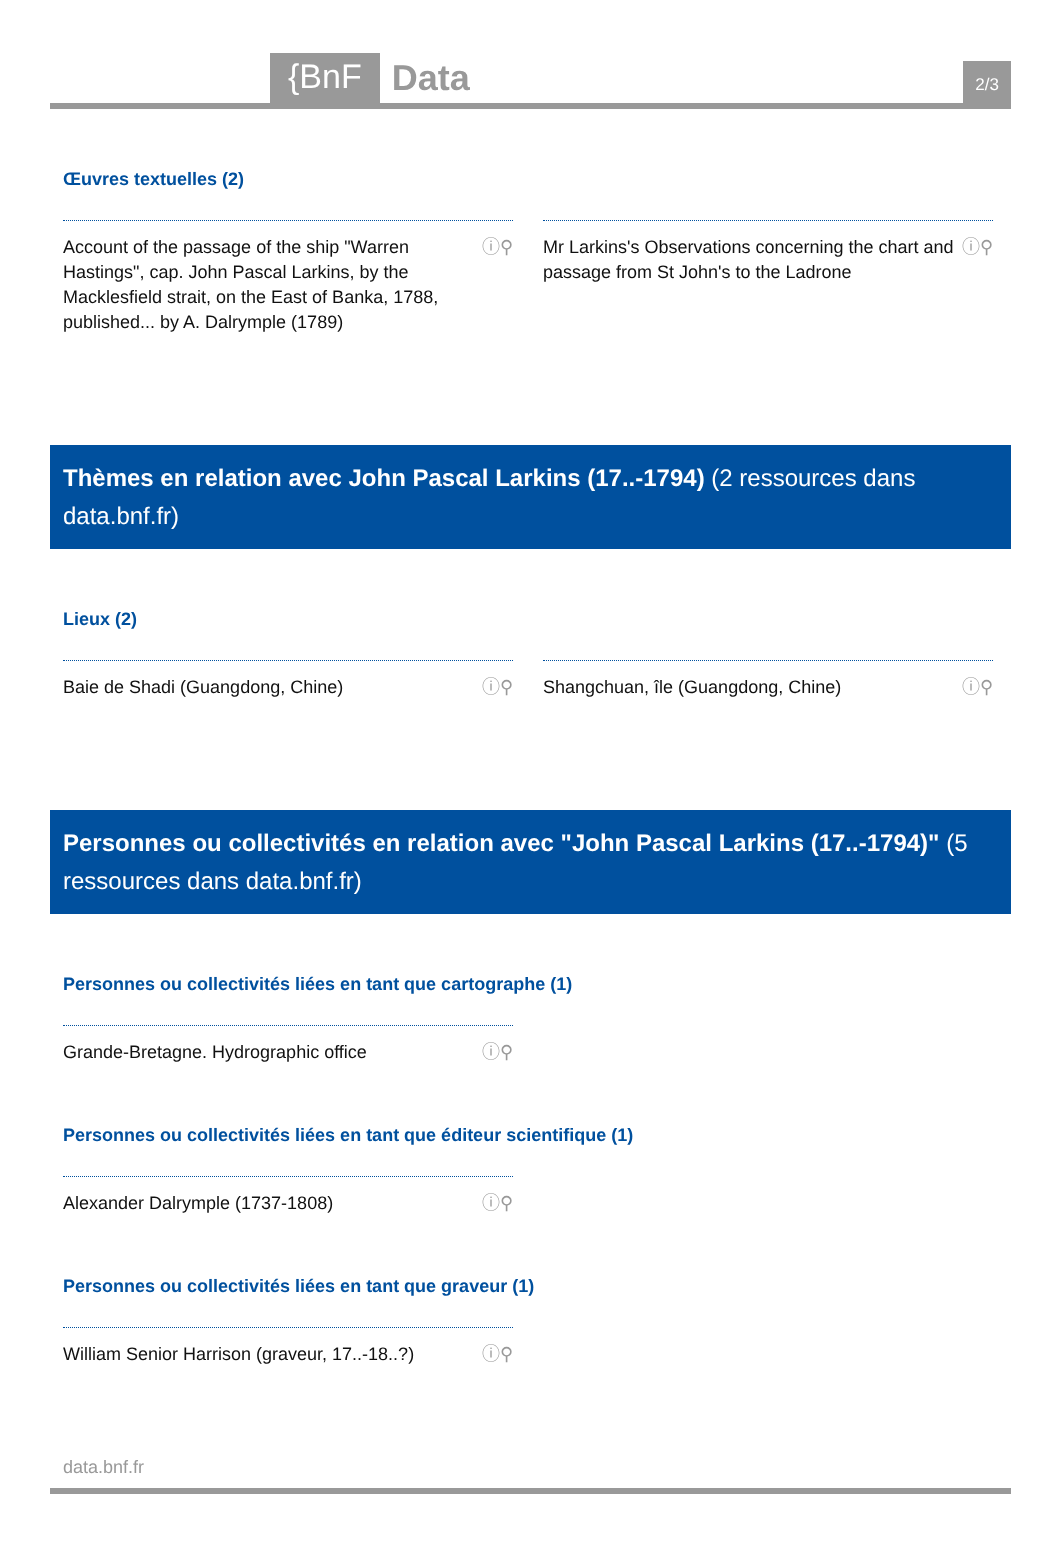{BnF Data 2/3
Œuvres textuelles (2)
Account of the passage of the ship "Warren Hastings", cap. John Pascal Larkins, by the Macklesfield strait, on the East of Banka, 1788, published... by A. Dalrymple (1789) ⓘ⚲
Mr Larkins's Observations concerning the chart and passage from St John's to the Ladrone ⓘ⚲
Thèmes en relation avec John Pascal Larkins (17..-1794) (2 ressources dans data.bnf.fr)
Lieux (2)
Baie de Shadi (Guangdong, Chine) ⓘ⚲ Shangchuan, île (Guangdong, Chine) ⓘ⚲
Personnes ou collectivités en relation avec "John Pascal Larkins (17..-1794)" (5 ressources dans data.bnf.fr)
Personnes ou collectivités liées en tant que cartographe (1)
Grande-Bretagne. Hydrographic office ⓘ⚲
Personnes ou collectivités liées en tant que éditeur scientifique (1)
Alexander Dalrymple (1737-1808) ⓘ⚲
Personnes ou collectivités liées en tant que graveur (1)
William Senior Harrison (graveur, 17..-18..?) ⓘ⚲
data.bnf.fr